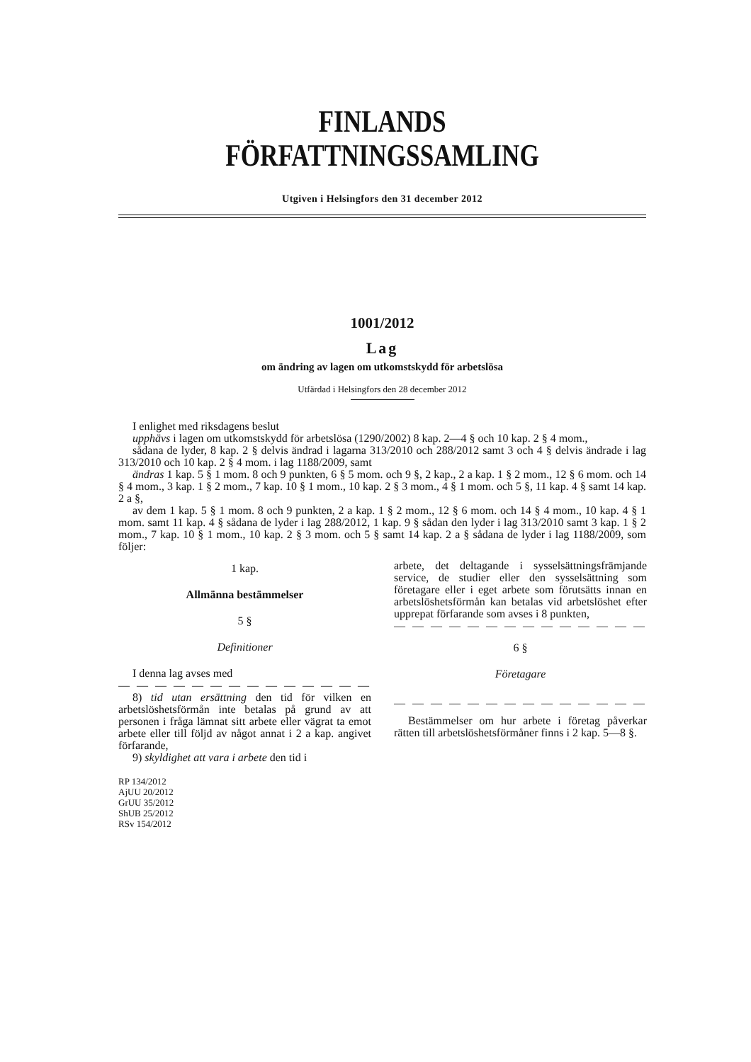FINLANDS FÖRFATTNINGSSAMLING
Utgiven i Helsingfors den 31 december 2012
1001/2012
Lag
om ändring av lagen om utkomstskydd för arbetslösa
Utfärdad i Helsingfors den 28 december 2012
I enlighet med riksdagens beslut
upphävs i lagen om utkomstskydd för arbetslösa (1290/2002) 8 kap. 2—4 § och 10 kap. 2 § 4 mom.,
sådana de lyder, 8 kap. 2 § delvis ändrad i lagarna 313/2010 och 288/2012 samt 3 och 4 § delvis ändrade i lag 313/2010 och 10 kap. 2 § 4 mom. i lag 1188/2009, samt
ändras 1 kap. 5 § 1 mom. 8 och 9 punkten, 6 § 5 mom. och 9 §, 2 kap., 2 a kap. 1 § 2 mom., 12 § 6 mom. och 14 § 4 mom., 3 kap. 1 § 2 mom., 7 kap. 10 § 1 mom., 10 kap. 2 § 3 mom., 4 § 1 mom. och 5 §, 11 kap. 4 § samt 14 kap. 2 a §,
av dem 1 kap. 5 § 1 mom. 8 och 9 punkten, 2 a kap. 1 § 2 mom., 12 § 6 mom. och 14 § 4 mom., 10 kap. 4 § 1 mom. samt 11 kap. 4 § sådana de lyder i lag 288/2012, 1 kap. 9 § sådan den lyder i lag 313/2010 samt 3 kap. 1 § 2 mom., 7 kap. 10 § 1 mom., 10 kap. 2 § 3 mom. och 5 § samt 14 kap. 2 a § sådana de lyder i lag 1188/2009, som följer:
1 kap.
Allmänna bestämmelser
5 §
Definitioner
I denna lag avses med
— — — — — — — — — — — — — —
8) tid utan ersättning den tid för vilken en arbetslöshetsförmån inte betalas på grund av att personen i fråga lämnat sitt arbete eller vägrat ta emot arbete eller till följd av något annat i 2 a kap. angivet förfarande,
9) skyldighet att vara i arbete den tid i
RP 134/2012
AjUU 20/2012
GrUU 35/2012
ShUB 25/2012
RSv 154/2012
arbete, det deltagande i sysselsättningsfrämjande service, de studier eller den sysselsättning som företagare eller i eget arbete som förutsätts innan en arbetslöshetsförmån kan betalas vid arbetslöshet efter upprepat förfarande som avses i 8 punkten,
— — — — — — — — — — — — — —
6 §
Företagare
— — — — — — — — — — — — — —
Bestämmelser om hur arbete i företag påverkar rätten till arbetslöshetsförmåner finns i 2 kap. 5—8 §.